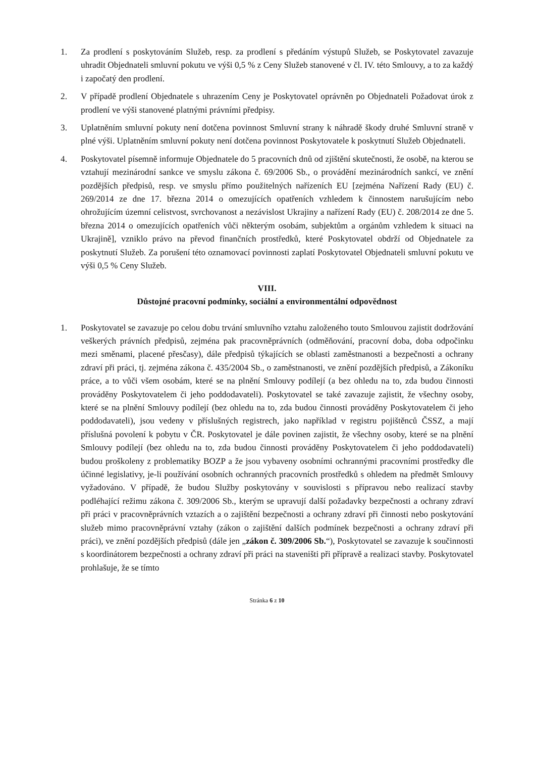1. Za prodlení s poskytováním Služeb, resp. za prodlení s předáním výstupů Služeb, se Poskytovatel zavazuje uhradit Objednateli smluvní pokutu ve výši 0,5 % z Ceny Služeb stanovené v čl. IV. této Smlouvy, a to za každý i započatý den prodlení.
2. V případě prodlení Objednatele s uhrazením Ceny je Poskytovatel oprávněn po Objednateli Požadovat úrok z prodlení ve výši stanovené platnými právními předpisy.
3. Uplatněním smluvní pokuty není dotčena povinnost Smluvní strany k náhradě škody druhé Smluvní straně v plné výši. Uplatněním smluvní pokuty není dotčena povinnost Poskytovatele k poskytnutí Služeb Objednateli.
4. Poskytovatel písemně informuje Objednatele do 5 pracovních dnů od zjištění skutečnosti, že osobě, na kterou se vztahují mezinárodní sankce ve smyslu zákona č. 69/2006 Sb., o provádění mezinárodních sankcí, ve znění pozdějších předpisů, resp. ve smyslu přímo použitelných nařízeních EU [zejména Nařízení Rady (EU) č. 269/2014 ze dne 17. března 2014 o omezujících opatřeních vzhledem k činnostem narušujícím nebo ohrožujícím územní celistvost, svrchovanost a nezávislost Ukrajiny a nařízení Rady (EU) č. 208/2014 ze dne 5. března 2014 o omezujících opatřeních vůči některým osobám, subjektům a orgánům vzhledem k situaci na Ukrajině], vzniklo právo na převod finančních prostředků, které Poskytovatel obdrží od Objednatele za poskytnutí Služeb. Za porušení této oznamovací povinnosti zaplatí Poskytovatel Objednateli smluvní pokutu ve výši 0,5 % Ceny Služeb.
VIII.
Důstojné pracovní podmínky, sociální a environmentální odpovědnost
1. Poskytovatel se zavazuje po celou dobu trvání smluvního vztahu založeného touto Smlouvou zajistit dodržování veškerých právních předpisů, zejména pak pracovněprávních (odměňování, pracovní doba, doba odpočinku mezi směnami, placené přesčasy), dále předpisů týkajících se oblasti zaměstnanosti a bezpečnosti a ochrany zdraví při práci, tj. zejména zákona č. 435/2004 Sb., o zaměstnanosti, ve znění pozdějších předpisů, a Zákoníku práce, a to vůči všem osobám, které se na plnění Smlouvy podílejí (a bez ohledu na to, zda budou činnosti prováděny Poskytovatelem či jeho poddodavateli). Poskytovatel se také zavazuje zajistit, že všechny osoby, které se na plnění Smlouvy podílejí (bez ohledu na to, zda budou činnosti prováděny Poskytovatelem či jeho poddodavateli), jsou vedeny v příslušných registrech, jako například v registru pojištěnců ČSSZ, a mají příslušná povolení k pobytu v ČR. Poskytovatel je dále povinen zajistit, že všechny osoby, které se na plnění Smlouvy podílejí (bez ohledu na to, zda budou činnosti prováděny Poskytovatelem či jeho poddodavateli) budou proškoleny z problematiky BOZP a že jsou vybaveny osobními ochrannými pracovními prostředky dle účinné legislativy, je-li používání osobních ochranných pracovních prostředků s ohledem na předmět Smlouvy vyžadováno. V případě, že budou Služby poskytovány v souvislosti s přípravou nebo realizací stavby podléhající režimu zákona č. 309/2006 Sb., kterým se upravují další požadavky bezpečnosti a ochrany zdraví při práci v pracovněprávních vztazích a o zajištění bezpečnosti a ochrany zdraví při činnosti nebo poskytování služeb mimo pracovněprávní vztahy (zákon o zajištění dalších podmínek bezpečnosti a ochrany zdraví při práci), ve znění pozdějších předpisů (dále jen „zákon č. 309/2006 Sb.“), Poskytovatel se zavazuje k součinnosti s koordinátorem bezpečnosti a ochrany zdraví při práci na staveništi při přípravě a realizaci stavby. Poskytovatel prohlašuje, že se tímto
Stránka 6 z 10